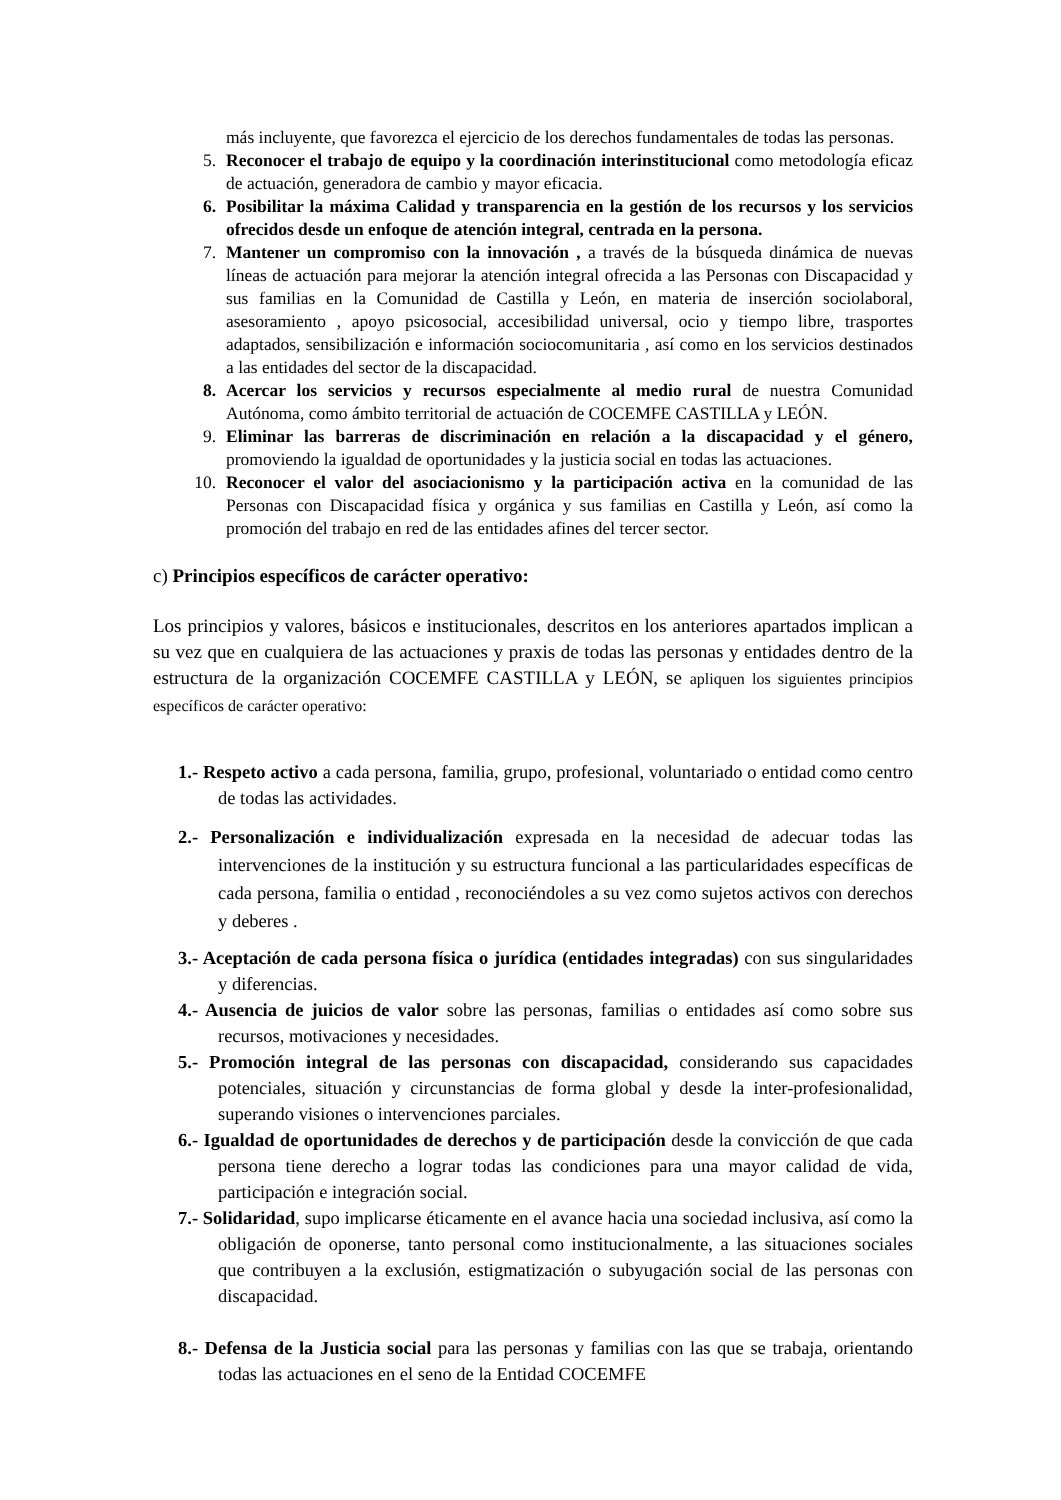más incluyente, que favorezca el ejercicio de los derechos fundamentales de todas las personas.
5. Reconocer el trabajo de equipo y la coordinación interinstitucional como metodología eficaz de actuación, generadora de cambio y mayor eficacia.
6. Posibilitar la máxima Calidad y transparencia en la gestión de los recursos y los servicios ofrecidos desde un enfoque de atención integral, centrada en la persona.
7. Mantener un compromiso con la innovación , a través de la búsqueda dinámica de nuevas líneas de actuación para mejorar la atención integral ofrecida a las Personas con Discapacidad y sus familias en la Comunidad de Castilla y León, en materia de inserción sociolaboral, asesoramiento , apoyo psicosocial, accesibilidad universal, ocio y tiempo libre, trasportes adaptados, sensibilización e información sociocomunitaria , así como en los servicios destinados a las entidades del sector de la discapacidad.
8. Acercar los servicios y recursos especialmente al medio rural de nuestra Comunidad Autónoma, como ámbito territorial de actuación de COCEMFE CASTILLA y LEÓN.
9. Eliminar las barreras de discriminación en relación a la discapacidad y el género, promoviendo la igualdad de oportunidades y la justicia social en todas las actuaciones.
10. Reconocer el valor del asociacionismo y la participación activa en la comunidad de las Personas con Discapacidad física y orgánica y sus familias en Castilla y León, así como la promoción del trabajo en red de las entidades afines del tercer sector.
c) Principios específicos de carácter operativo:
Los principios y valores, básicos e institucionales, descritos en los anteriores apartados implican a su vez que en cualquiera de las actuaciones y praxis de todas las personas y entidades dentro de la estructura de la organización COCEMFE CASTILLA y LEÓN, se apliquen los siguientes principios específicos de carácter operativo:
1.- Respeto activo a cada persona, familia, grupo, profesional, voluntariado o entidad como centro de todas las actividades.
2.- Personalización e individualización expresada en la necesidad de adecuar todas las intervenciones de la institución y su estructura funcional a las particularidades específicas de cada persona, familia o entidad , reconociéndoles a su vez como sujetos activos con derechos y deberes .
3.- Aceptación de cada persona física o jurídica (entidades integradas) con sus singularidades y diferencias.
4.- Ausencia de juicios de valor sobre las personas, familias o entidades así como sobre sus recursos, motivaciones y necesidades.
5.- Promoción integral de las personas con discapacidad, considerando sus capacidades potenciales, situación y circunstancias de forma global y desde la inter-profesionalidad, superando visiones o intervenciones parciales.
6.- Igualdad de oportunidades de derechos y de participación desde la convicción de que cada persona tiene derecho a lograr todas las condiciones para una mayor calidad de vida, participación e integración social.
7.- Solidaridad, supo implicarse éticamente en el avance hacia una sociedad inclusiva, así como la obligación de oponerse, tanto personal como institucionalmente, a las situaciones sociales que contribuyen a la exclusión, estigmatización o subyugación social de las personas con discapacidad.
8.- Defensa de la Justicia social para las personas y familias con las que se trabaja, orientando todas las actuaciones en el seno de la Entidad COCEMFE